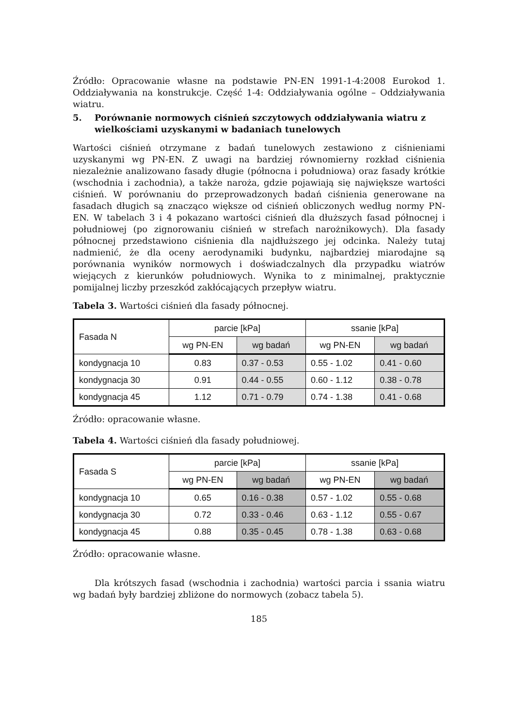Źródło: Opracowanie własne na podstawie PN-EN 1991-1-4:2008 Eurokod 1. Oddziaływania na konstrukcje. Część 1-4: Oddziaływania ogólne – Oddziaływania wiatru.
5. Porównanie normowych ciśnień szczytowych oddziaływania wiatru z wielkościami uzyskanymi w badaniach tunelowych
Wartości ciśnień otrzymane z badań tunelowych zestawiono z ciśnieniami uzyskanymi wg PN-EN. Z uwagi na bardziej równomierny rozkład ciśnienia niezależnie analizowano fasady długie (północna i południowa) oraz fasady krótkie (wschodnia i zachodnia), a także naroża, gdzie pojawiają się największe wartości ciśnień. W porównaniu do przeprowadzonych badań ciśnienia generowane na fasadach długich są znacząco większe od ciśnień obliczonych według normy PN-EN. W tabelach 3 i 4 pokazano wartości ciśnień dla dłuższych fasad północnej i południowej (po zignorowaniu ciśnień w strefach narożnikowych). Dla fasady północnej przedstawiono ciśnienia dla najdłuższego jej odcinka. Należy tutaj nadmienić, że dla oceny aerodynamiki budynku, najbardziej miarodajne są porównania wyników normowych i doświadczalnych dla przypadku wiatrów wiejących z kierunków południowych. Wynika to z minimalnej, praktycznie pomijalnej liczby przeszkód zakłócających przepływ wiatru.
Tabela 3. Wartości ciśnień dla fasady północnej.
| Fasada N | parcie [kPa] | | ssanie [kPa] | |
| --- | --- | --- | --- | --- |
| | wg PN-EN | wg badań | wg PN-EN | wg badań |
| kondygnacja 10 | 0.83 | 0.37 - 0.53 | 0.55 - 1.02 | 0.41 - 0.60 |
| kondygnacja 30 | 0.91 | 0.44 - 0.55 | 0.60 - 1.12 | 0.38 - 0.78 |
| kondygnacja 45 | 1.12 | 0.71 - 0.79 | 0.74 - 1.38 | 0.41 - 0.68 |
Źródło: opracowanie własne.
Tabela 4. Wartości ciśnień dla fasady południowej.
| Fasada S | parcie [kPa] | | ssanie [kPa] | |
| --- | --- | --- | --- | --- |
| | wg PN-EN | wg badań | wg PN-EN | wg badań |
| kondygnacja 10 | 0.65 | 0.16 - 0.38 | 0.57 - 1.02 | 0.55 - 0.68 |
| kondygnacja 30 | 0.72 | 0.33 - 0.46 | 0.63 - 1.12 | 0.55 - 0.67 |
| kondygnacja 45 | 0.88 | 0.35 - 0.45 | 0.78 - 1.38 | 0.63 - 0.68 |
Źródło: opracowanie własne.
Dla krótszych fasad (wschodnia i zachodnia) wartości parcia i ssania wiatru wg badań były bardziej zbliżone do normowych (zobacz tabela 5).
185